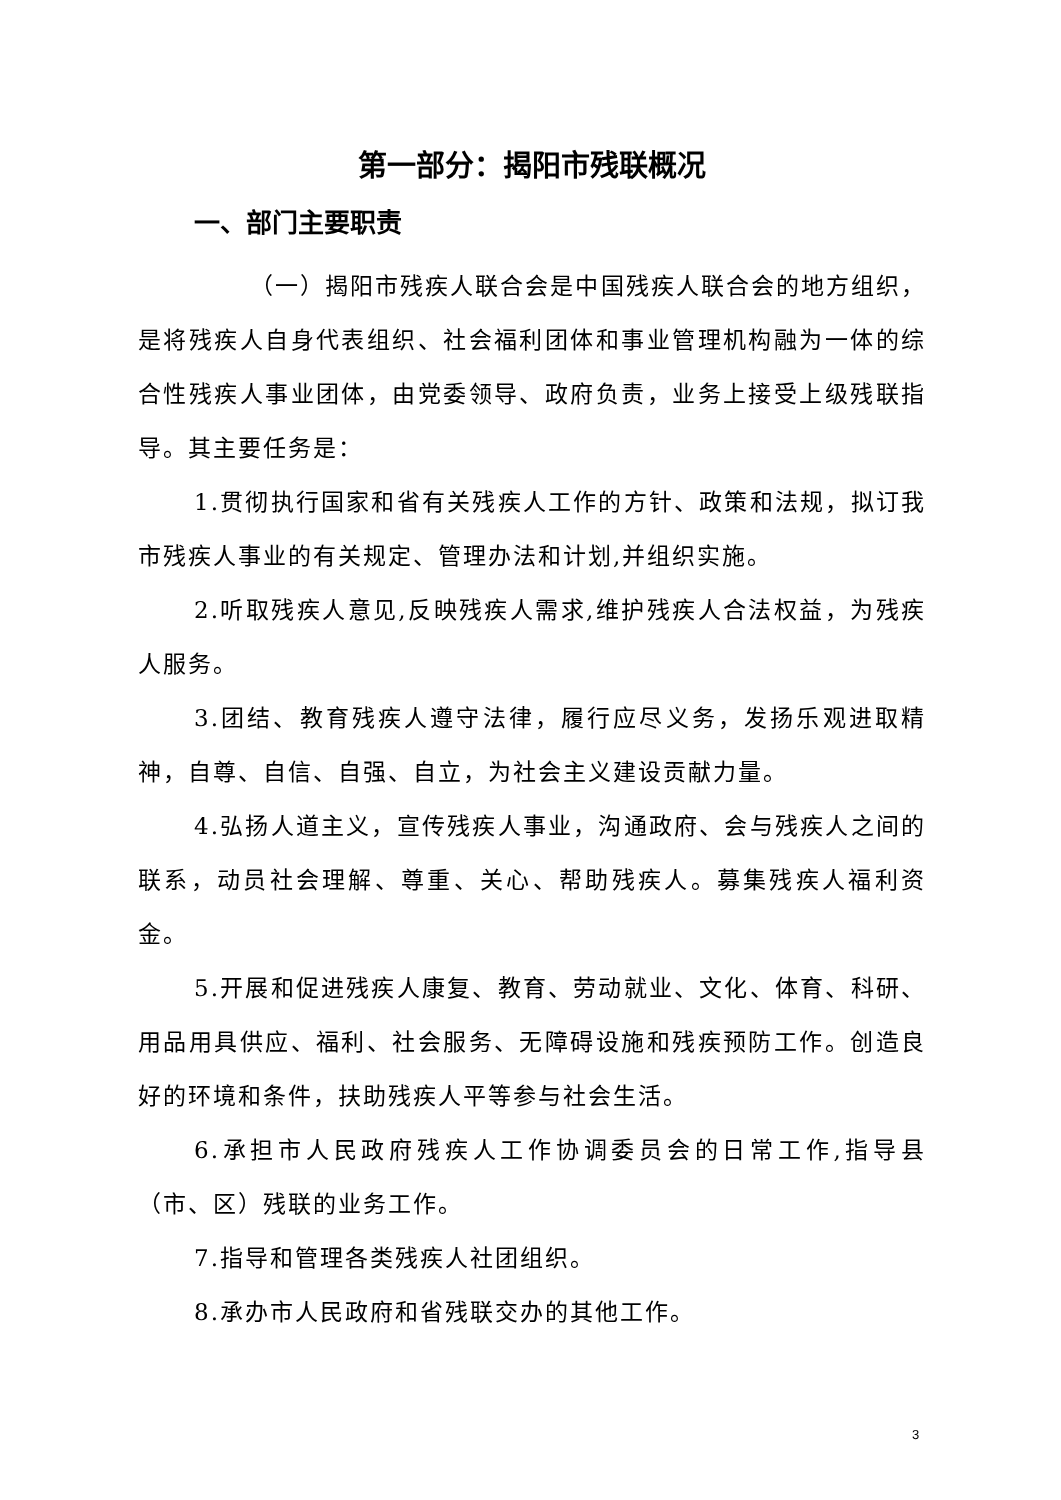第一部分：揭阳市残联概况
一、部门主要职责
（一）揭阳市残疾人联合会是中国残疾人联合会的地方组织，是将残疾人自身代表组织、社会福利团体和事业管理机构融为一体的综合性残疾人事业团体，由党委领导、政府负责，业务上接受上级残联指导。其主要任务是：
1.贯彻执行国家和省有关残疾人工作的方针、政策和法规，拟订我市残疾人事业的有关规定、管理办法和计划,并组织实施。
2.听取残疾人意见,反映残疾人需求,维护残疾人合法权益，为残疾人服务。
3.团结、教育残疾人遵守法律，履行应尽义务，发扬乐观进取精神，自尊、自信、自强、自立，为社会主义建设贡献力量。
4.弘扬人道主义，宣传残疾人事业，沟通政府、会与残疾人之间的联系，动员社会理解、尊重、关心、帮助残疾人。募集残疾人福利资金。
5.开展和促进残疾人康复、教育、劳动就业、文化、体育、科研、用品用具供应、福利、社会服务、无障碍设施和残疾预防工作。创造良好的环境和条件，扶助残疾人平等参与社会生活。
6.承担市人民政府残疾人工作协调委员会的日常工作,指导县（市、区）残联的业务工作。
7.指导和管理各类残疾人社团组织。
8.承办市人民政府和省残联交办的其他工作。
3